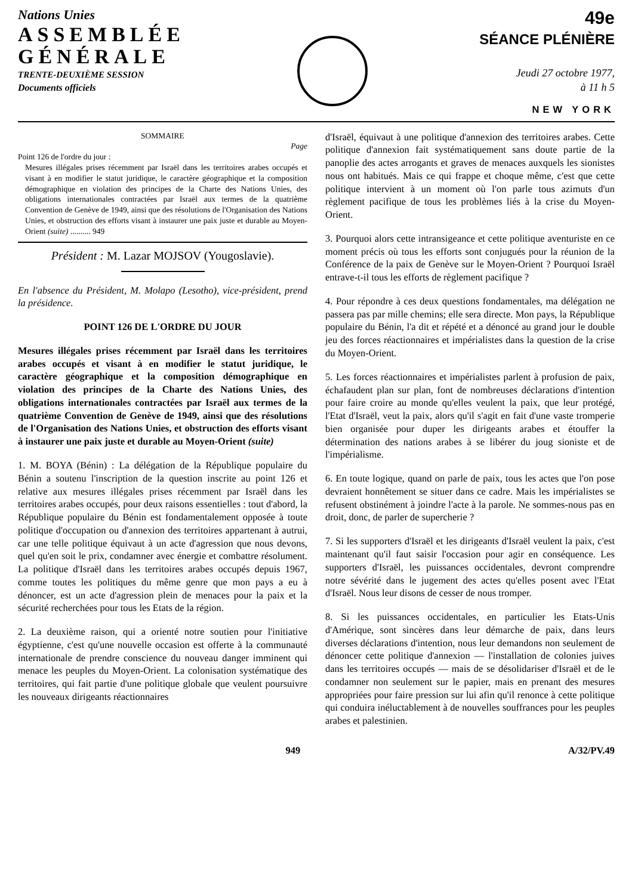Nations Unies
ASSEMBLÉE
GÉNÉRALE
TRENTE-DEUXIÈME SESSION
Documents officiels
49e
SÉANCE PLÉNIÈRE
Jeudi 27 octobre 1977,
à 11 h 5
NEW YORK
SOMMAIRE
Page
Point 126 de l'ordre du jour :
Mesures illégales prises récemment par Israël dans les territoires arabes occupés et visant à en modifier le statut juridique, le caractère géographique et la composition démographique en violation des principes de la Charte des Nations Unies, des obligations internationales contractées par Israël aux termes de la quatrième Convention de Genève de 1949, ainsi que des résolutions de l'Organisation des Nations Unies, et obstruction des efforts visant à instaurer une paix juste et durable au Moyen-Orient (suite) .......... 949
Président : M. Lazar MOJSOV (Yougoslavie).
En l'absence du Président, M. Molapo (Lesotho), vice-président, prend la présidence.
POINT 126 DE L'ORDRE DU JOUR
Mesures illégales prises récemment par Israël dans les territoires arabes occupés et visant à en modifier le statut juridique, le caractère géographique et la composition démographique en violation des principes de la Charte des Nations Unies, des obligations internationales contractées par Israël aux termes de la quatrième Convention de Genève de 1949, ainsi que des résolutions de l'Organisation des Nations Unies, et obstruction des efforts visant à instaurer une paix juste et durable au Moyen-Orient (suite)
1. M. BOYA (Bénin) : La délégation de la République populaire du Bénin a soutenu l'inscription de la question inscrite au point 126 et relative aux mesures illégales prises récemment par Israël dans les territoires arabes occupés, pour deux raisons essentielles : tout d'abord, la République populaire du Bénin est fondamentalement opposée à toute politique d'occupation ou d'annexion des territoires appartenant à autrui, car une telle politique équivaut à un acte d'agression que nous devons, quel qu'en soit le prix, condamner avec énergie et combattre résolument. La politique d'Israël dans les territoires arabes occupés depuis 1967, comme toutes les politiques du même genre que mon pays a eu à dénoncer, est un acte d'agression plein de menaces pour la paix et la sécurité recherchées pour tous les Etats de la région.
2. La deuxième raison, qui a orienté notre soutien pour l'initiative égyptienne, c'est qu'une nouvelle occasion est offerte à la communauté internationale de prendre conscience du nouveau danger imminent qui menace les peuples du Moyen-Orient. La colonisation systématique des territoires, qui fait partie d'une politique globale que veulent poursuivre les nouveaux dirigeants réactionnaires
d'Israël, équivaut à une politique d'annexion des territoires arabes. Cette politique d'annexion fait systématiquement sans doute partie de la panoplie des actes arrogants et graves de menaces auxquels les sionistes nous ont habitués. Mais ce qui frappe et choque même, c'est que cette politique intervient à un moment où l'on parle tous azimuts d'un règlement pacifique de tous les problèmes liés à la crise du Moyen-Orient.
3. Pourquoi alors cette intransigeance et cette politique aventuriste en ce moment précis où tous les efforts sont conjugués pour la réunion de la Conférence de la paix de Genève sur le Moyen-Orient ? Pourquoi Israël entrave-t-il tous les efforts de règlement pacifique ?
4. Pour répondre à ces deux questions fondamentales, ma délégation ne passera pas par mille chemins; elle sera directe. Mon pays, la République populaire du Bénin, l'a dit et répété et a dénoncé au grand jour le double jeu des forces réactionnaires et impérialistes dans la question de la crise du Moyen-Orient.
5. Les forces réactionnaires et impérialistes parlent à profusion de paix, échafaudent plan sur plan, font de nombreuses déclarations d'intention pour faire croire au monde qu'elles veulent la paix, que leur protégé, l'Etat d'Israël, veut la paix, alors qu'il s'agit en fait d'une vaste tromperie bien organisée pour duper les dirigeants arabes et étouffer la détermination des nations arabes à se libérer du joug sioniste et de l'impérialisme.
6. En toute logique, quand on parle de paix, tous les actes que l'on pose devraient honnêtement se situer dans ce cadre. Mais les impérialistes se refusent obstinément à joindre l'acte à la parole. Ne sommes-nous pas en droit, donc, de parler de supercherie ?
7. Si les supporters d'Israël et les dirigeants d'Israël veulent la paix, c'est maintenant qu'il faut saisir l'occasion pour agir en conséquence. Les supporters d'Israël, les puissances occidentales, devront comprendre notre sévérité dans le jugement des actes qu'elles posent avec l'Etat d'Israël. Nous leur disons de cesser de nous tromper.
8. Si les puissances occidentales, en particulier les Etats-Unis d'Amérique, sont sincères dans leur démarche de paix, dans leurs diverses déclarations d'intention, nous leur demandons non seulement de dénoncer cette politique d'annexion — l'installation de colonies juives dans les territoires occupés — mais de se désolidariser d'Israël et de le condamner non seulement sur le papier, mais en prenant des mesures appropriées pour faire pression sur lui afin qu'il renonce à cette politique qui conduira inéluctablement à de nouvelles souffrances pour les peuples arabes et palestinien.
949 A/32/PV.49